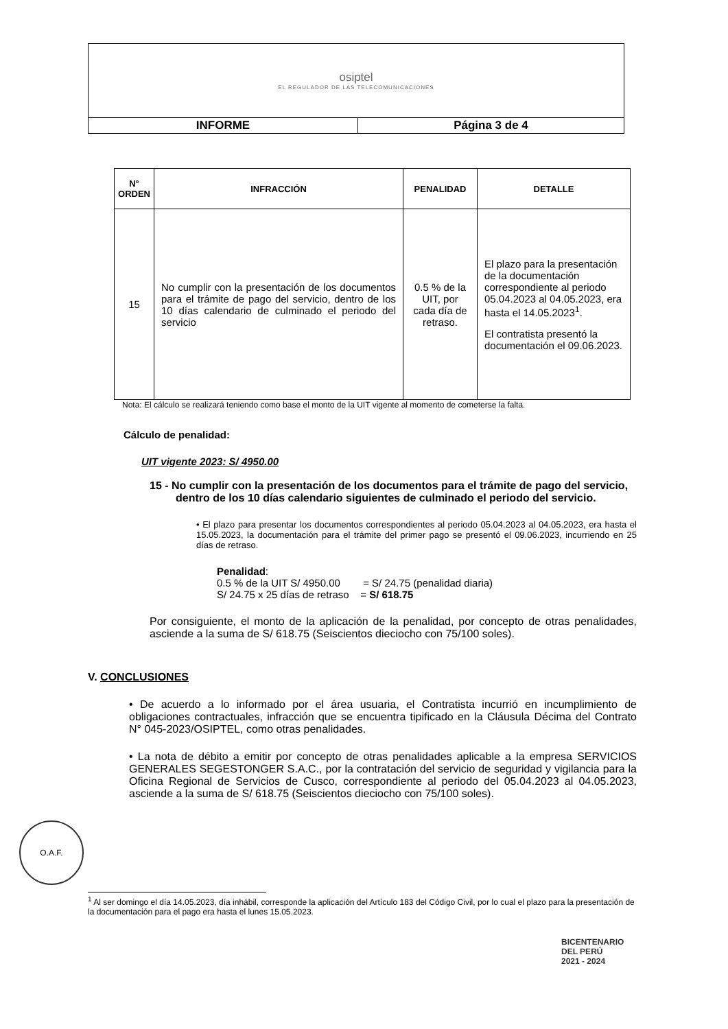| osiptel EL REGULADOR DE LAS TELECOMUNICACIONES | |
| INFORME | Página 3 de 4 |
| N° ORDEN | INFRACCIÓN | PENALIDAD | DETALLE |
| --- | --- | --- | --- |
| 15 | No cumplir con la presentación de los documentos para el trámite de pago del servicio, dentro de los 10 días calendario de culminado el periodo del servicio | 0.5 % de la UIT, por cada día de retraso. | El plazo para la presentación de la documentación correspondiente al periodo 05.04.2023 al 04.05.2023, era hasta el 14.05.2023<sup>1</sup>. El contratista presentó la documentación el 09.06.2023. |
Nota: El cálculo se realizará teniendo como base el monto de la UIT vigente al momento de cometerse la falta.
Cálculo de penalidad:
UIT vigente 2023: S/ 4950.00
15 - No cumplir con la presentación de los documentos para el trámite de pago del servicio, dentro de los 10 días calendario siguientes de culminado el periodo del servicio.
• El plazo para presentar los documentos correspondientes al periodo 05.04.2023 al 04.05.2023, era hasta el 15.05.2023, la documentación para el trámite del primer pago se presentó el 09.06.2023, incurriendo en 25 días de retraso.
Penalidad:
0.5 % de la UIT S/ 4950.00 = S/ 24.75 (penalidad diaria)
S/ 24.75 x 25 días de retraso = S/ 618.75
Por consiguiente, el monto de la aplicación de la penalidad, por concepto de otras penalidades, asciende a la suma de S/ 618.75 (Seiscientos dieciocho con 75/100 soles).
V. CONCLUSIONES
• De acuerdo a lo informado por el área usuaria, el Contratista incurrió en incumplimiento de obligaciones contractuales, infracción que se encuentra tipificado en la Cláusula Décima del Contrato N° 045-2023/OSIPTEL, como otras penalidades.
• La nota de débito a emitir por concepto de otras penalidades aplicable a la empresa SERVICIOS GENERALES SEGESTONGER S.A.C., por la contratación del servicio de seguridad y vigilancia para la Oficina Regional de Servicios de Cusco, correspondiente al periodo del 05.04.2023 al 04.05.2023, asciende a la suma de S/ 618.75 (Seiscientos dieciocho con 75/100 soles).
O.A.F.
<sup>1</sup> Al ser domingo el día 14.05.2023, día inhábil, corresponde la aplicación del Artículo 183 del Código Civil, por lo cual el plazo para la presentación de la documentación para el pago era hasta el lunes 15.05.2023.
BICENTENARIO
DEL PERÚ
2021 - 2024